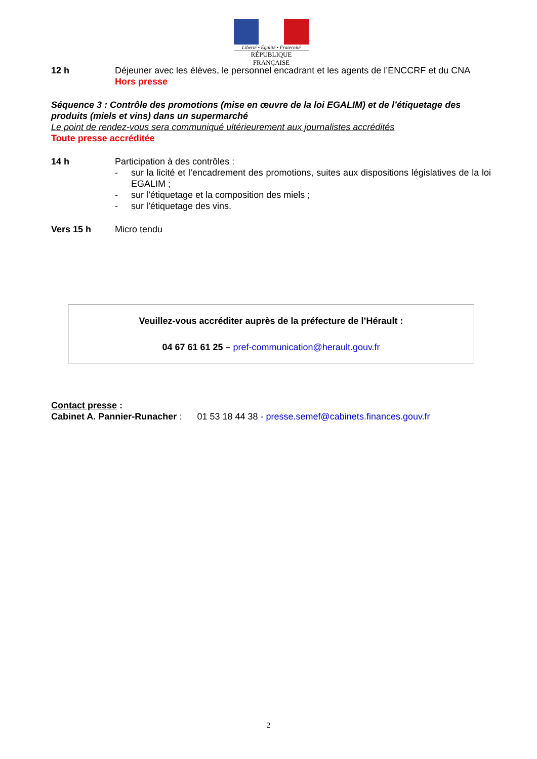Liberté • Égalité • Fraternité
RÉPUBLIQUE FRANÇAISE
12 h Déjeuner avec les élèves, le personnel encadrant et les agents de l’ENCCRF et du CNA
Hors presse
Séquence 3 : Contrôle des promotions (mise en œuvre de la loi EGALIM) et de l’étiquetage des produits (miels et vins) dans un supermarché
Le point de rendez-vous sera communiqué ultérieurement aux journalistes accrédités
Toute presse accréditée
14 h Participation à des contrôles :
- sur la licité et l’encadrement des promotions, suites aux dispositions législatives de la loi EGALIM ;
- sur l’étiquetage et la composition des miels ;
- sur l’étiquetage des vins.
Vers 15 h Micro tendu
Veuillez-vous accréditer auprès de la préfecture de l’Hérault :
04 67 61 61 25 – pref-communication@herault.gouv.fr
Contact presse :
Cabinet A. Pannier-Runacher : 01 53 18 44 38 - presse.semef@cabinets.finances.gouv.fr
2